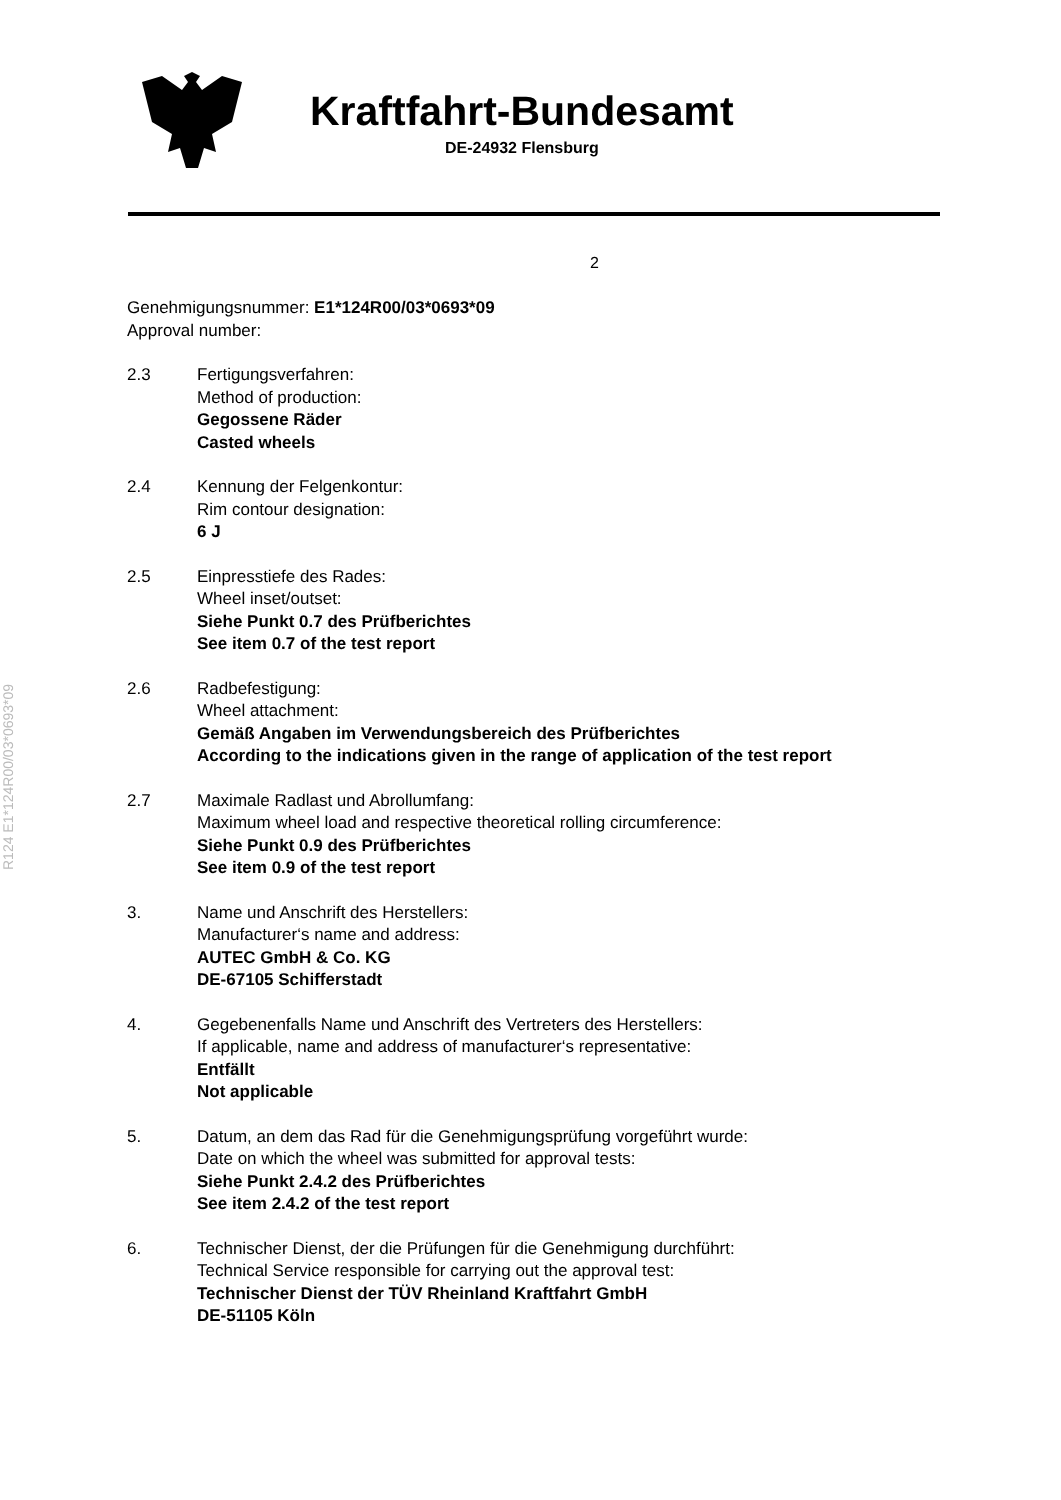R124 E1*124R00/03*0693*09
Kraftfahrt-Bundesamt
DE-24932 Flensburg
2
Genehmigungsnummer: E1*124R00/03*0693*09
Approval number:
2.3 Fertigungsverfahren:
Method of production:
Gegossene Räder
Casted wheels
2.4 Kennung der Felgenkontur:
Rim contour designation:
6 J
2.5 Einpresstiefe des Rades:
Wheel inset/outset:
Siehe Punkt 0.7 des Prüfberichtes
See item 0.7 of the test report
2.6 Radbefestigung:
Wheel attachment:
Gemäß Angaben im Verwendungsbereich des Prüfberichtes
According to the indications given in the range of application of the test report
2.7 Maximale Radlast und Abrollumfang:
Maximum wheel load and respective theoretical rolling circumference:
Siehe Punkt 0.9 des Prüfberichtes
See item 0.9 of the test report
3. Name und Anschrift des Herstellers:
Manufacturer‘s name and address:
AUTEC GmbH & Co. KG
DE-67105 Schifferstadt
4. Gegebenenfalls Name und Anschrift des Vertreters des Herstellers:
If applicable, name and address of manufacturer‘s representative:
Entfällt
Not applicable
5. Datum, an dem das Rad für die Genehmigungsprüfung vorgeführt wurde:
Date on which the wheel was submitted for approval tests:
Siehe Punkt 2.4.2 des Prüfberichtes
See item 2.4.2 of the test report
6. Technischer Dienst, der die Prüfungen für die Genehmigung durchführt:
Technical Service responsible for carrying out the approval test:
Technischer Dienst der TÜV Rheinland Kraftfahrt GmbH
DE-51105 Köln